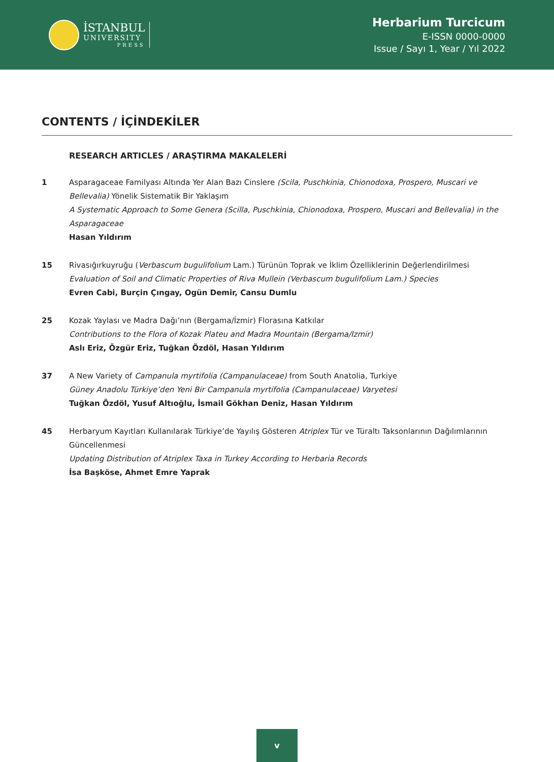İSTANBUL
UNIVERSITY
PRESS
Herbarium Turcicum
E-ISSN 0000-0000
Issue / Sayı 1, Year / Yıl 2022
CONTENTS / İÇİNDEKİLER
RESEARCH ARTICLES / ARAŞTIRMA MAKALELERİ
1 Asparagaceae Familyası Altında Yer Alan Bazı Cinslere (Scila, Puschkinia, Chionodoxa, Prospero, Muscari ve Bellevalia) Yönelik Sistematik Bir Yaklaşım
A Systematic Approach to Some Genera (Scilla, Puschkinia, Chionodoxa, Prospero, Muscari and Bellevalia) in the Asparagaceae
Hasan Yıldırım
15 Rivasığırkuyruğu (Verbascum bugulifolium Lam.) Türünün Toprak ve İklim Özelliklerinin Değerlendirilmesi
Evaluation of Soil and Climatic Properties of Riva Mullein (Verbascum bugulifolium Lam.) Species
Evren Cabi, Burçin Çıngay, Ogün Demir, Cansu Dumlu
25 Kozak Yaylası ve Madra Dağı’nın (Bergama/İzmir) Florasına Katkılar
Contributions to the Flora of Kozak Plateu and Madra Mountain (Bergama/Izmir)
Aslı Eriz, Özgür Eriz, Tuğkan Özdöl, Hasan Yıldırım
37 A New Variety of Campanula myrtifolia (Campanulaceae) from South Anatolia, Turkiye
Güney Anadolu Türkiye’den Yeni Bir Campanula myrtifolia (Campanulaceae) Varyetesi
Tuğkan Özdöl, Yusuf Altıoğlu, İsmail Gökhan Deniz, Hasan Yıldırım
45 Herbaryum Kayıtları Kullanılarak Türkiye’de Yayılış Gösteren Atriplex Tür ve Türaltı Taksonlarının Dağılımlarının Güncellenmesi
Updating Distribution of Atriplex Taxa in Turkey According to Herbaria Records
İsa Başköse, Ahmet Emre Yaprak
v